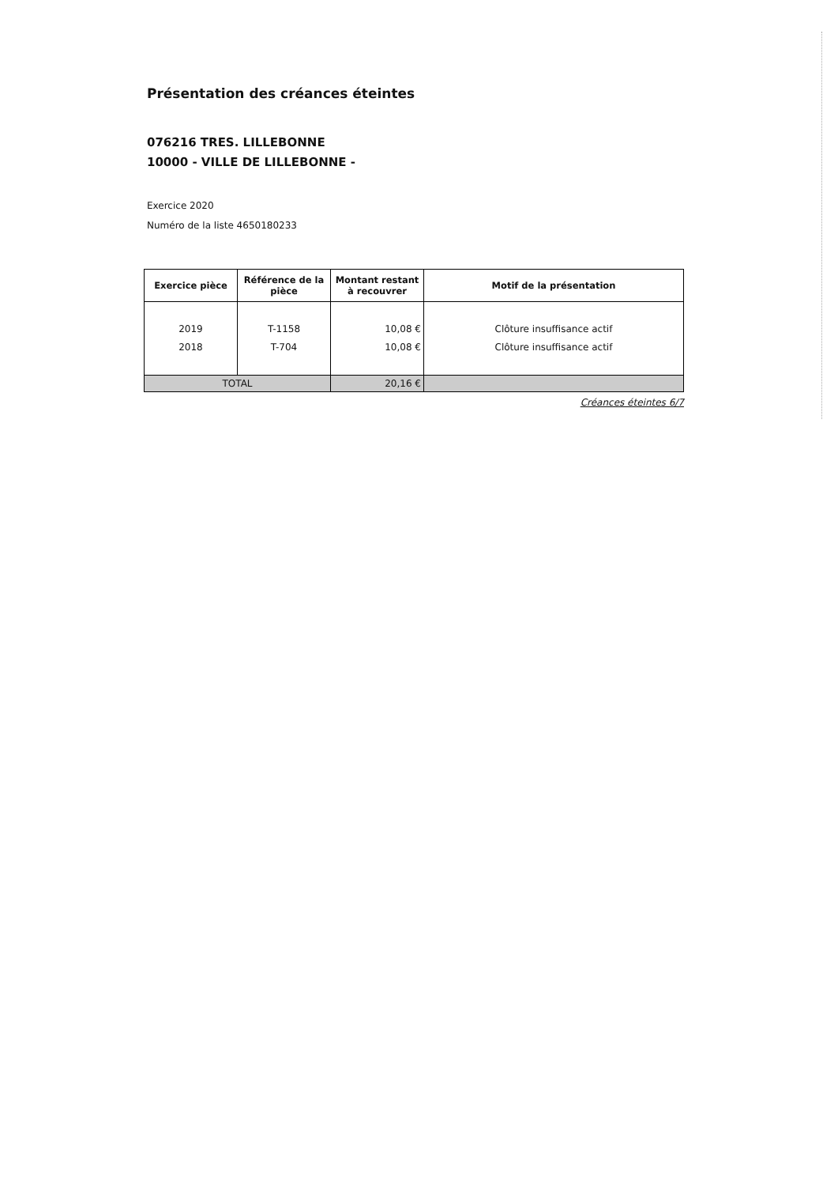Présentation des créances éteintes
076216 TRES. LILLEBONNE
10000 - VILLE DE LILLEBONNE -
Exercice 2020
Numéro de la liste 4650180233
| Exercice pièce | Référence de la pièce | Montant restant à recouvrer | Motif de la présentation |
| --- | --- | --- | --- |
| 2019 2018 | T-1158 T-704 | 10,08 € 10,08 € | Clôture insuffisance actif Clôture insuffisance actif |
| TOTAL | | 20,16 € | |
Créances éteintes 6/7